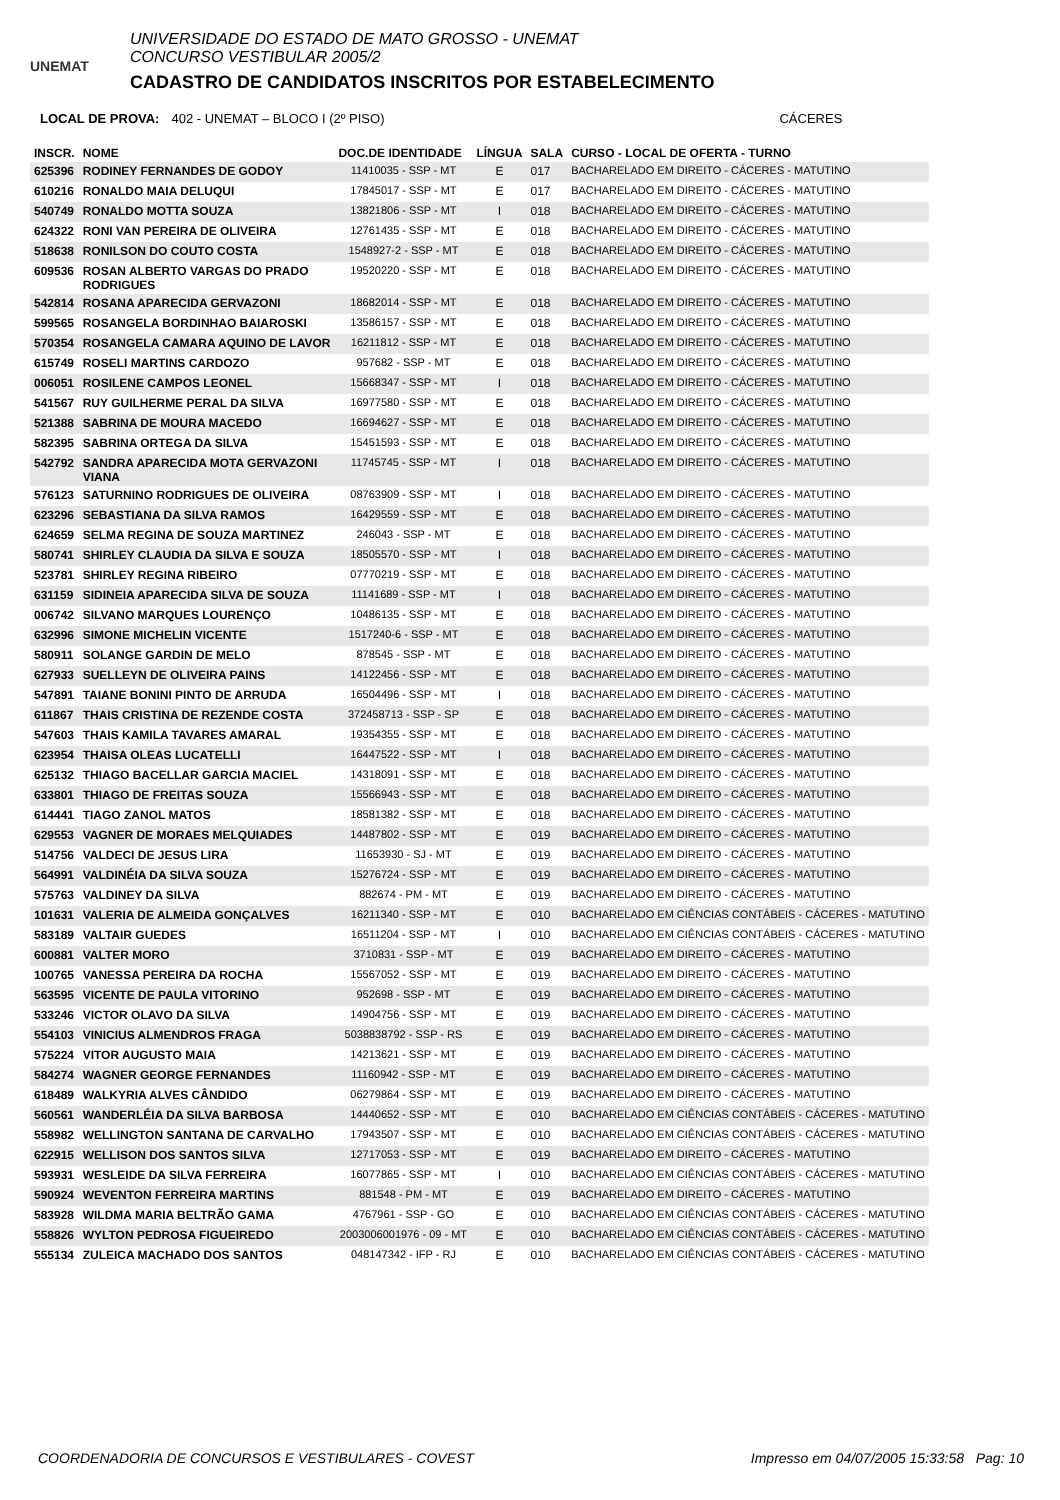UNEMAT
UNIVERSIDADE DO ESTADO DE MATO GROSSO - UNEMAT
CONCURSO VESTIBULAR 2005/2
CADASTRO DE CANDIDATOS INSCRITOS POR ESTABELECIMENTO
LOCAL DE PROVA: 402 - UNEMAT – BLOCO I (2º PISO) CÁCERES
| INSCR. | NOME | DOC.DE IDENTIDADE | LÍNGUA | SALA | CURSO - LOCAL DE OFERTA - TURNO |
| --- | --- | --- | --- | --- | --- |
| 625396 | RODINEY FERNANDES DE GODOY | 11410035 - SSP - MT | E | 017 | BACHARELADO EM DIREITO - CÁCERES - MATUTINO |
| 610216 | RONALDO MAIA DELUQUI | 17845017 - SSP - MT | E | 017 | BACHARELADO EM DIREITO - CÁCERES - MATUTINO |
| 540749 | RONALDO MOTTA SOUZA | 13821806 - SSP - MT | I | 018 | BACHARELADO EM DIREITO - CÁCERES - MATUTINO |
| 624322 | RONI VAN PEREIRA DE OLIVEIRA | 12761435 - SSP - MT | E | 018 | BACHARELADO EM DIREITO - CÁCERES - MATUTINO |
| 518638 | RONILSON DO COUTO COSTA | 1548927-2 - SSP - MT | E | 018 | BACHARELADO EM DIREITO - CÁCERES - MATUTINO |
| 609536 | ROSAN ALBERTO VARGAS DO PRADO RODRIGUES | 19520220 - SSP - MT | E | 018 | BACHARELADO EM DIREITO - CÁCERES - MATUTINO |
| 542814 | ROSANA APARECIDA GERVAZONI | 18682014 - SSP - MT | E | 018 | BACHARELADO EM DIREITO - CÁCERES - MATUTINO |
| 599565 | ROSANGELA BORDINHAO BAIAROSKI | 13586157 - SSP - MT | E | 018 | BACHARELADO EM DIREITO - CÁCERES - MATUTINO |
| 570354 | ROSANGELA CAMARA AQUINO DE LAVOR | 16211812 - SSP - MT | E | 018 | BACHARELADO EM DIREITO - CÁCERES - MATUTINO |
| 615749 | ROSELI MARTINS CARDOZO | 957682 - SSP - MT | E | 018 | BACHARELADO EM DIREITO - CÁCERES - MATUTINO |
| 006051 | ROSILENE CAMPOS LEONEL | 15668347 - SSP - MT | I | 018 | BACHARELADO EM DIREITO - CÁCERES - MATUTINO |
| 541567 | RUY GUILHERME PERAL DA SILVA | 16977580 - SSP - MT | E | 018 | BACHARELADO EM DIREITO - CÁCERES - MATUTINO |
| 521388 | SABRINA DE MOURA MACEDO | 16694627 - SSP - MT | E | 018 | BACHARELADO EM DIREITO - CÁCERES - MATUTINO |
| 582395 | SABRINA ORTEGA DA SILVA | 15451593 - SSP - MT | E | 018 | BACHARELADO EM DIREITO - CÁCERES - MATUTINO |
| 542792 | SANDRA APARECIDA MOTA GERVAZONI VIANA | 11745745 - SSP - MT | I | 018 | BACHARELADO EM DIREITO - CÁCERES - MATUTINO |
| 576123 | SATURNINO RODRIGUES DE OLIVEIRA | 08763909 - SSP - MT | I | 018 | BACHARELADO EM DIREITO - CÁCERES - MATUTINO |
| 623296 | SEBASTIANA DA SILVA RAMOS | 16429559 - SSP - MT | E | 018 | BACHARELADO EM DIREITO - CÁCERES - MATUTINO |
| 624659 | SELMA REGINA DE SOUZA MARTINEZ | 246043 - SSP - MT | E | 018 | BACHARELADO EM DIREITO - CÁCERES - MATUTINO |
| 580741 | SHIRLEY CLAUDIA DA SILVA E SOUZA | 18505570 - SSP - MT | I | 018 | BACHARELADO EM DIREITO - CÁCERES - MATUTINO |
| 523781 | SHIRLEY REGINA RIBEIRO | 07770219 - SSP - MT | E | 018 | BACHARELADO EM DIREITO - CÁCERES - MATUTINO |
| 631159 | SIDINEIA APARECIDA SILVA DE SOUZA | 11141689 - SSP - MT | I | 018 | BACHARELADO EM DIREITO - CÁCERES - MATUTINO |
| 006742 | SILVANO MARQUES LOURENÇO | 10486135 - SSP - MT | E | 018 | BACHARELADO EM DIREITO - CÁCERES - MATUTINO |
| 632996 | SIMONE MICHELIN VICENTE | 1517240-6 - SSP - MT | E | 018 | BACHARELADO EM DIREITO - CÁCERES - MATUTINO |
| 580911 | SOLANGE GARDIN DE MELO | 878545 - SSP - MT | E | 018 | BACHARELADO EM DIREITO - CÁCERES - MATUTINO |
| 627933 | SUELLEYN DE OLIVEIRA PAINS | 14122456 - SSP - MT | E | 018 | BACHARELADO EM DIREITO - CÁCERES - MATUTINO |
| 547891 | TAIANE BONINI PINTO DE ARRUDA | 16504496 - SSP - MT | I | 018 | BACHARELADO EM DIREITO - CÁCERES - MATUTINO |
| 611867 | THAIS CRISTINA DE REZENDE COSTA | 372458713 - SSP - SP | E | 018 | BACHARELADO EM DIREITO - CÁCERES - MATUTINO |
| 547603 | THAIS KAMILA TAVARES AMARAL | 19354355 - SSP - MT | E | 018 | BACHARELADO EM DIREITO - CÁCERES - MATUTINO |
| 623954 | THAISA OLEAS LUCATELLI | 16447522 - SSP - MT | I | 018 | BACHARELADO EM DIREITO - CÁCERES - MATUTINO |
| 625132 | THIAGO BACELLAR GARCIA MACIEL | 14318091 - SSP - MT | E | 018 | BACHARELADO EM DIREITO - CÁCERES - MATUTINO |
| 633801 | THIAGO DE FREITAS SOUZA | 15566943 - SSP - MT | E | 018 | BACHARELADO EM DIREITO - CÁCERES - MATUTINO |
| 614441 | TIAGO ZANOL MATOS | 18581382 - SSP - MT | E | 018 | BACHARELADO EM DIREITO - CÁCERES - MATUTINO |
| 629553 | VAGNER DE MORAES MELQUIADES | 14487802 - SSP - MT | E | 019 | BACHARELADO EM DIREITO - CÁCERES - MATUTINO |
| 514756 | VALDECI DE JESUS LIRA | 11653930 - SJ - MT | E | 019 | BACHARELADO EM DIREITO - CÁCERES - MATUTINO |
| 564991 | VALDINÉIA DA SILVA SOUZA | 15276724 - SSP - MT | E | 019 | BACHARELADO EM DIREITO - CÁCERES - MATUTINO |
| 575763 | VALDINEY DA SILVA | 882674 - PM - MT | E | 019 | BACHARELADO EM DIREITO - CÁCERES - MATUTINO |
| 101631 | VALERIA DE ALMEIDA GONÇALVES | 16211340 - SSP - MT | E | 010 | BACHARELADO EM CIÊNCIAS CONTÁBEIS - CÁCERES - MATUTINO |
| 583189 | VALTAIR GUEDES | 16511204 - SSP - MT | I | 010 | BACHARELADO EM CIÊNCIAS CONTÁBEIS - CÁCERES - MATUTINO |
| 600881 | VALTER MORO | 3710831 - SSP - MT | E | 019 | BACHARELADO EM DIREITO - CÁCERES - MATUTINO |
| 100765 | VANESSA PEREIRA DA ROCHA | 15567052 - SSP - MT | E | 019 | BACHARELADO EM DIREITO - CÁCERES - MATUTINO |
| 563595 | VICENTE DE PAULA VITORINO | 952698 - SSP - MT | E | 019 | BACHARELADO EM DIREITO - CÁCERES - MATUTINO |
| 533246 | VICTOR OLAVO DA SILVA | 14904756 - SSP - MT | E | 019 | BACHARELADO EM DIREITO - CÁCERES - MATUTINO |
| 554103 | VINICIUS ALMENDROS FRAGA | 5038838792 - SSP - RS | E | 019 | BACHARELADO EM DIREITO - CÁCERES - MATUTINO |
| 575224 | VITOR AUGUSTO MAIA | 14213621 - SSP - MT | E | 019 | BACHARELADO EM DIREITO - CÁCERES - MATUTINO |
| 584274 | WAGNER GEORGE FERNANDES | 11160942 - SSP - MT | E | 019 | BACHARELADO EM DIREITO - CÁCERES - MATUTINO |
| 618489 | WALKYRIA ALVES CÂNDIDO | 06279864 - SSP - MT | E | 019 | BACHARELADO EM DIREITO - CÁCERES - MATUTINO |
| 560561 | WANDERLÉIA DA SILVA BARBOSA | 14440652 - SSP - MT | E | 010 | BACHARELADO EM CIÊNCIAS CONTÁBEIS - CÁCERES - MATUTINO |
| 558982 | WELLINGTON SANTANA DE CARVALHO | 17943507 - SSP - MT | E | 010 | BACHARELADO EM CIÊNCIAS CONTÁBEIS - CÁCERES - MATUTINO |
| 622915 | WELLISON DOS SANTOS SILVA | 12717053 - SSP - MT | E | 019 | BACHARELADO EM DIREITO - CÁCERES - MATUTINO |
| 593931 | WESLEIDE DA SILVA FERREIRA | 16077865 - SSP - MT | I | 010 | BACHARELADO EM CIÊNCIAS CONTÁBEIS - CÁCERES - MATUTINO |
| 590924 | WEVENTON FERREIRA MARTINS | 881548 - PM - MT | E | 019 | BACHARELADO EM DIREITO - CÁCERES - MATUTINO |
| 583928 | WILDMA MARIA BELTRÃO GAMA | 4767961 - SSP - GO | E | 010 | BACHARELADO EM CIÊNCIAS CONTÁBEIS - CÁCERES - MATUTINO |
| 558826 | WYLTON PEDROSA FIGUEIREDO | 2003006001976 - 09 - MT | E | 010 | BACHARELADO EM CIÊNCIAS CONTÁBEIS - CÁCERES - MATUTINO |
| 555134 | ZULEICA MACHADO DOS SANTOS | 048147342 - IFP - RJ | E | 010 | BACHARELADO EM CIÊNCIAS CONTÁBEIS - CÁCERES - MATUTINO |
COORDENADORIA DE CONCURSOS E VESTIBULARES - COVEST Impresso em 04/07/2005 15:33:58 Pag: 10